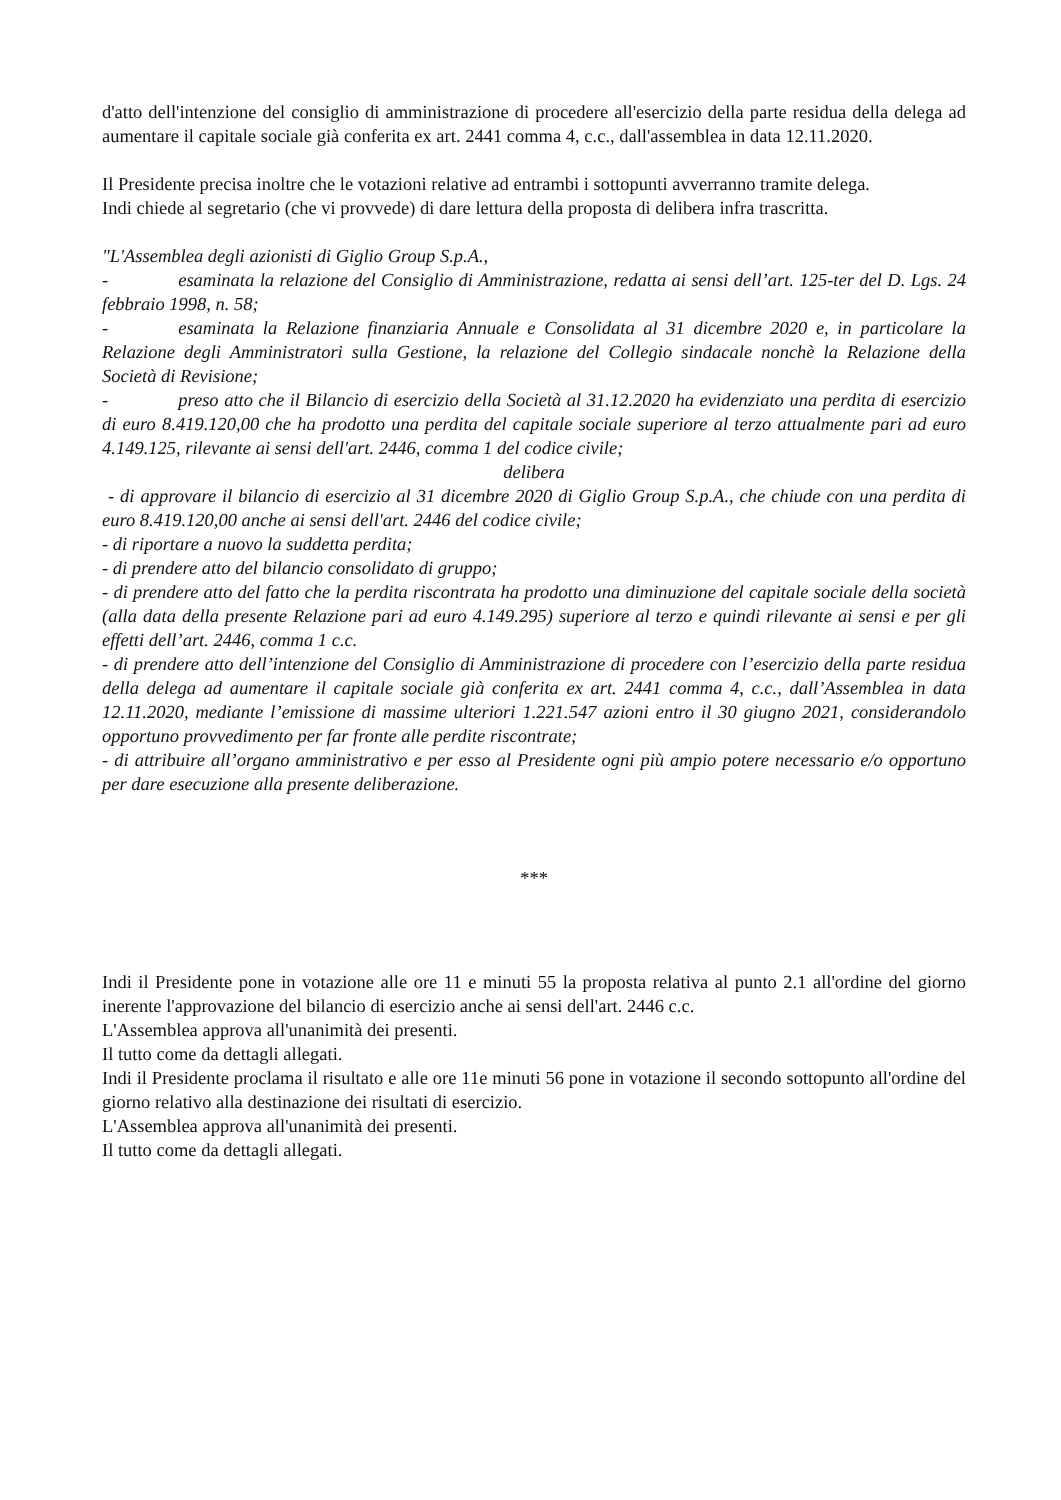d'atto dell'intenzione del consiglio di amministrazione di procedere all'esercizio della parte residua della delega ad aumentare il capitale sociale già conferita ex art. 2441 comma 4, c.c., dall'assemblea in data 12.11.2020.
Il Presidente precisa inoltre che le votazioni relative ad entrambi i sottopunti avverranno tramite delega.
Indi chiede al segretario (che vi provvede) di dare lettura della proposta di delibera infra trascritta.
"L'Assemblea degli azionisti di Giglio Group S.p.A.,
- esaminata la relazione del Consiglio di Amministrazione, redatta ai sensi dell’art. 125-ter del D. Lgs. 24 febbraio 1998, n. 58;
- esaminata la Relazione finanziaria Annuale e Consolidata al 31 dicembre 2020 e, in particolare la Relazione degli Amministratori sulla Gestione, la relazione del Collegio sindacale nonchè la Relazione della Società di Revisione;
- preso atto che il Bilancio di esercizio della Società al 31.12.2020 ha evidenziato una perdita di esercizio di euro 8.419.120,00 che ha prodotto una perdita del capitale sociale superiore al terzo attualmente pari ad euro 4.149.125, rilevante ai sensi dell'art. 2446, comma 1 del codice civile;
delibera
- di approvare il bilancio di esercizio al 31 dicembre 2020 di Giglio Group S.p.A., che chiude con una perdita di euro 8.419.120,00 anche ai sensi dell'art. 2446 del codice civile;
- di riportare a nuovo la suddetta perdita;
- di prendere atto del bilancio consolidato di gruppo;
- di prendere atto del fatto che la perdita riscontrata ha prodotto una diminuzione del capitale sociale della società (alla data della presente Relazione pari ad euro 4.149.295) superiore al terzo e quindi rilevante ai sensi e per gli effetti dell’art. 2446, comma 1 c.c.
- di prendere atto dell’intenzione del Consiglio di Amministrazione di procedere con l’esercizio della parte residua della delega ad aumentare il capitale sociale già conferita ex art. 2441 comma 4, c.c., dall’Assemblea in data 12.11.2020, mediante l’emissione di massime ulteriori 1.221.547 azioni entro il 30 giugno 2021, considerandolo opportuno provvedimento per far fronte alle perdite riscontrate;
- di attribuire all’organo amministrativo e per esso al Presidente ogni più ampio potere necessario e/o opportuno per dare esecuzione alla presente deliberazione.
***
Indi il Presidente pone in votazione alle ore 11 e minuti 55 la proposta relativa al punto 2.1 all'ordine del giorno inerente l'approvazione del bilancio di esercizio anche ai sensi dell'art. 2446 c.c.
L'Assemblea approva all'unanimità dei presenti.
Il tutto come da dettagli allegati.
Indi il Presidente proclama il risultato e alle ore 11e minuti 56 pone in votazione il secondo sottopunto all'ordine del giorno relativo alla destinazione dei risultati di esercizio.
L'Assemblea approva all'unanimità dei presenti.
Il tutto come da dettagli allegati.